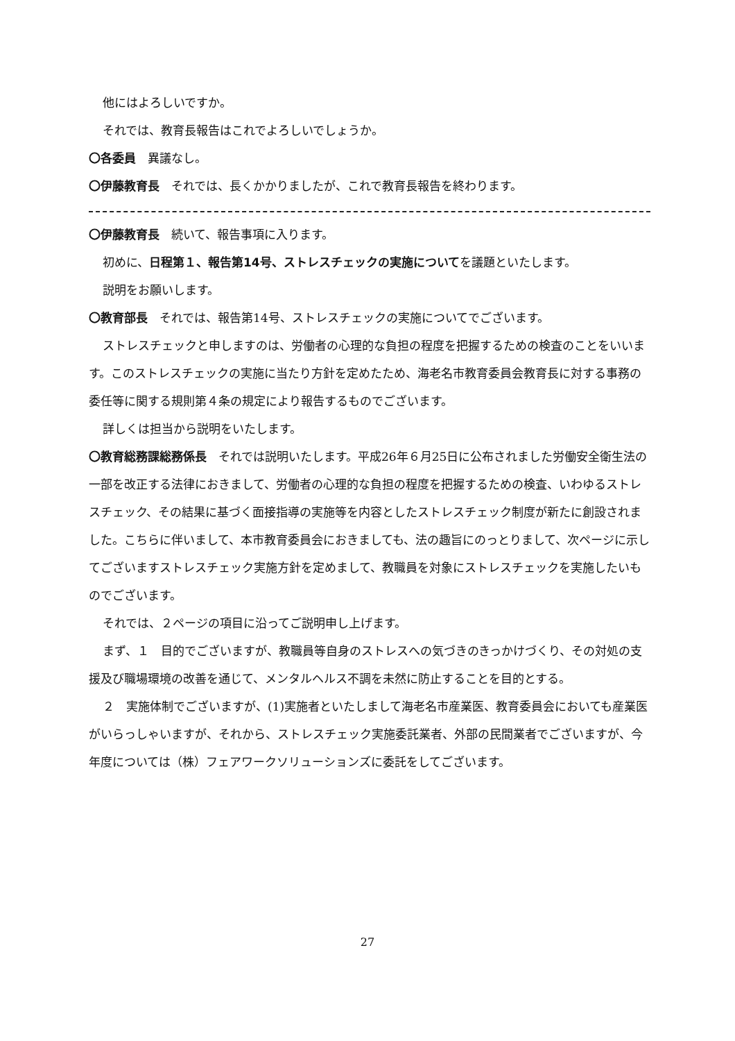他にはよろしいですか。
それでは、教育長報告はこれでよろしいでしょうか。
〇各委員　異議なし。
〇伊藤教育長　それでは、長くかかりましたが、これで教育長報告を終わります。
〇伊藤教育長　続いて、報告事項に入ります。
初めに、日程第１、報告第14号、ストレスチェックの実施についてを議題といたします。
説明をお願いします。
〇教育部長　それでは、報告第14号、ストレスチェックの実施についてでございます。
ストレスチェックと申しますのは、労働者の心理的な負担の程度を把握するための検査のことをいいます。このストレスチェックの実施に当たり方針を定めたため、海老名市教育委員会教育長に対する事務の委任等に関する規則第４条の規定により報告するものでございます。
詳しくは担当から説明をいたします。
〇教育総務課総務係長　それでは説明いたします。平成26年６月25日に公布されました労働安全衛生法の一部を改正する法律におきまして、労働者の心理的な負担の程度を把握するための検査、いわゆるストレスチェック、その結果に基づく面接指導の実施等を内容としたストレスチェック制度が新たに創設されました。こちらに伴いまして、本市教育委員会におきましても、法の趣旨にのっとりまして、次ページに示してございますストレスチェック実施方針を定めまして、教職員を対象にストレスチェックを実施したいものでございます。
それでは、２ページの項目に沿ってご説明申し上げます。
まず、１　目的でございますが、教職員等自身のストレスへの気づきのきっかけづくり、その対処の支援及び職場環境の改善を通じて、メンタルヘルス不調を未然に防止することを目的とする。
２　実施体制でございますが、(1)実施者といたしまして海老名市産業医、教育委員会においても産業医がいらっしゃいますが、それから、ストレスチェック実施委託業者、外部の民間業者でございますが、今年度については（株）フェアワークソリューションズに委託をしてございます。
27